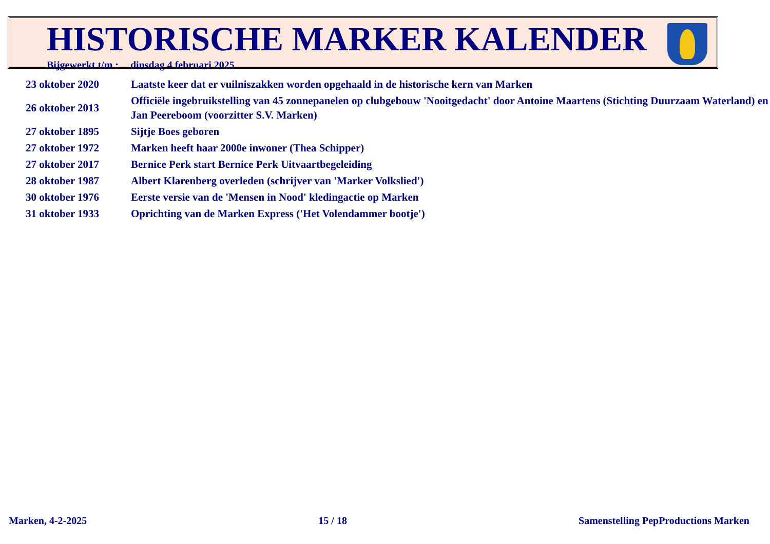HISTORISCHE MARKER KALENDER
Bijgewerkt t/m : dinsdag 4 februari 2025
| 23 oktober 2020 | Laatste keer dat er vuilniszakken worden opgehaald in de historische kern van Marken |
| 26 oktober 2013 | Officiële ingebruikstelling van 45 zonnepanelen op clubgebouw 'Nooitgedacht' door Antoine Maartens (Stichting Duurzaam Waterland) en Jan Peereboom (voorzitter S.V. Marken) |
| 27 oktober 1895 | Sijtje Boes geboren |
| 27 oktober 1972 | Marken heeft haar 2000e inwoner (Thea Schipper) |
| 27 oktober 2017 | Bernice Perk start Bernice Perk Uitvaartbegeleiding |
| 28 oktober 1987 | Albert Klarenberg overleden (schrijver van 'Marker Volkslied') |
| 30 oktober 1976 | Eerste versie van de 'Mensen in Nood' kledingactie op Marken |
| 31 oktober 1933 | Oprichting van de Marken Express ('Het Volendammer bootje') |
Marken, 4-2-2025 15 / 18 Samenstelling PepProductions Marken